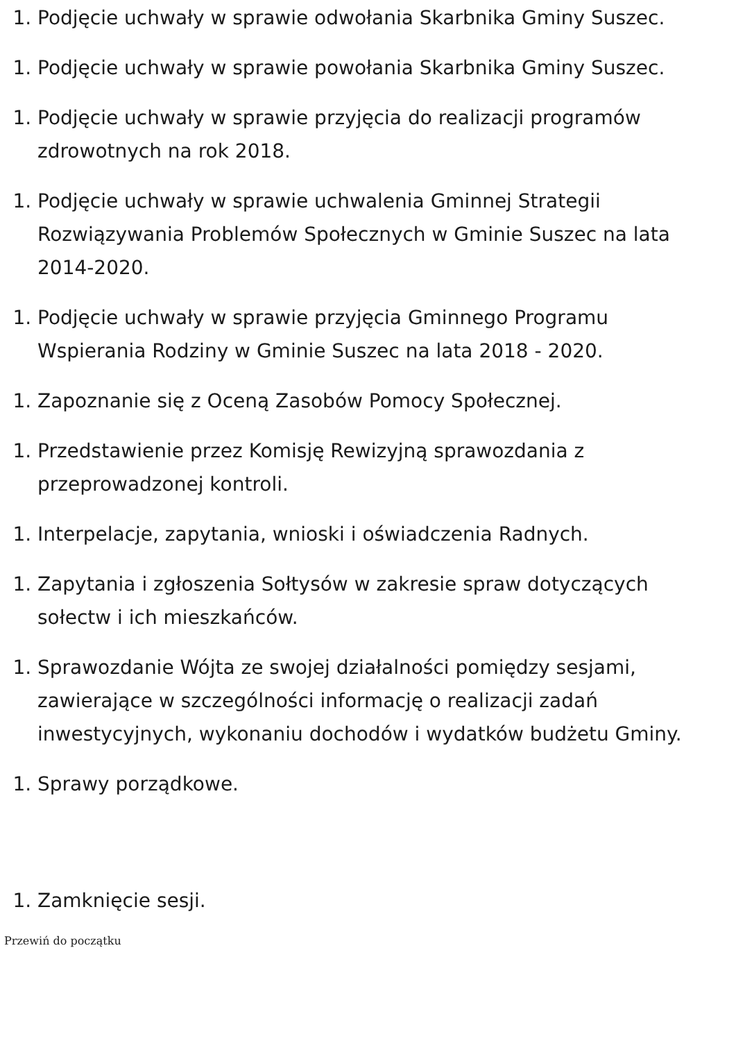1. Podjęcie uchwały w sprawie odwołania Skarbnika Gminy Suszec.
1. Podjęcie uchwały w sprawie powołania Skarbnika Gminy Suszec.
1. Podjęcie uchwały w sprawie przyjęcia do realizacji programów zdrowotnych na rok 2018.
1. Podjęcie uchwały w sprawie uchwalenia Gminnej Strategii Rozwiązywania Problemów Społecznych w Gminie Suszec na lata 2014-2020.
1. Podjęcie uchwały w sprawie przyjęcia Gminnego Programu Wspierania Rodziny w Gminie Suszec na lata 2018 - 2020.
1. Zapoznanie się z Oceną Zasobów Pomocy Społecznej.
1. Przedstawienie przez Komisję Rewizyjną sprawozdania z przeprowadzonej kontroli.
1. Interpelacje, zapytania, wnioski i oświadczenia Radnych.
1. Zapytania i zgłoszenia Sołtysów w zakresie spraw dotyczących sołectw i ich mieszkańców.
1. Sprawozdanie Wójta ze swojej działalności pomiędzy sesjami, zawierające w szczególności informację o realizacji zadań inwestycyjnych, wykonaniu dochodów i wydatków budżetu Gminy.
1. Sprawy porządkowe.
1. Zamknięcie sesji.
Przewiń do początku